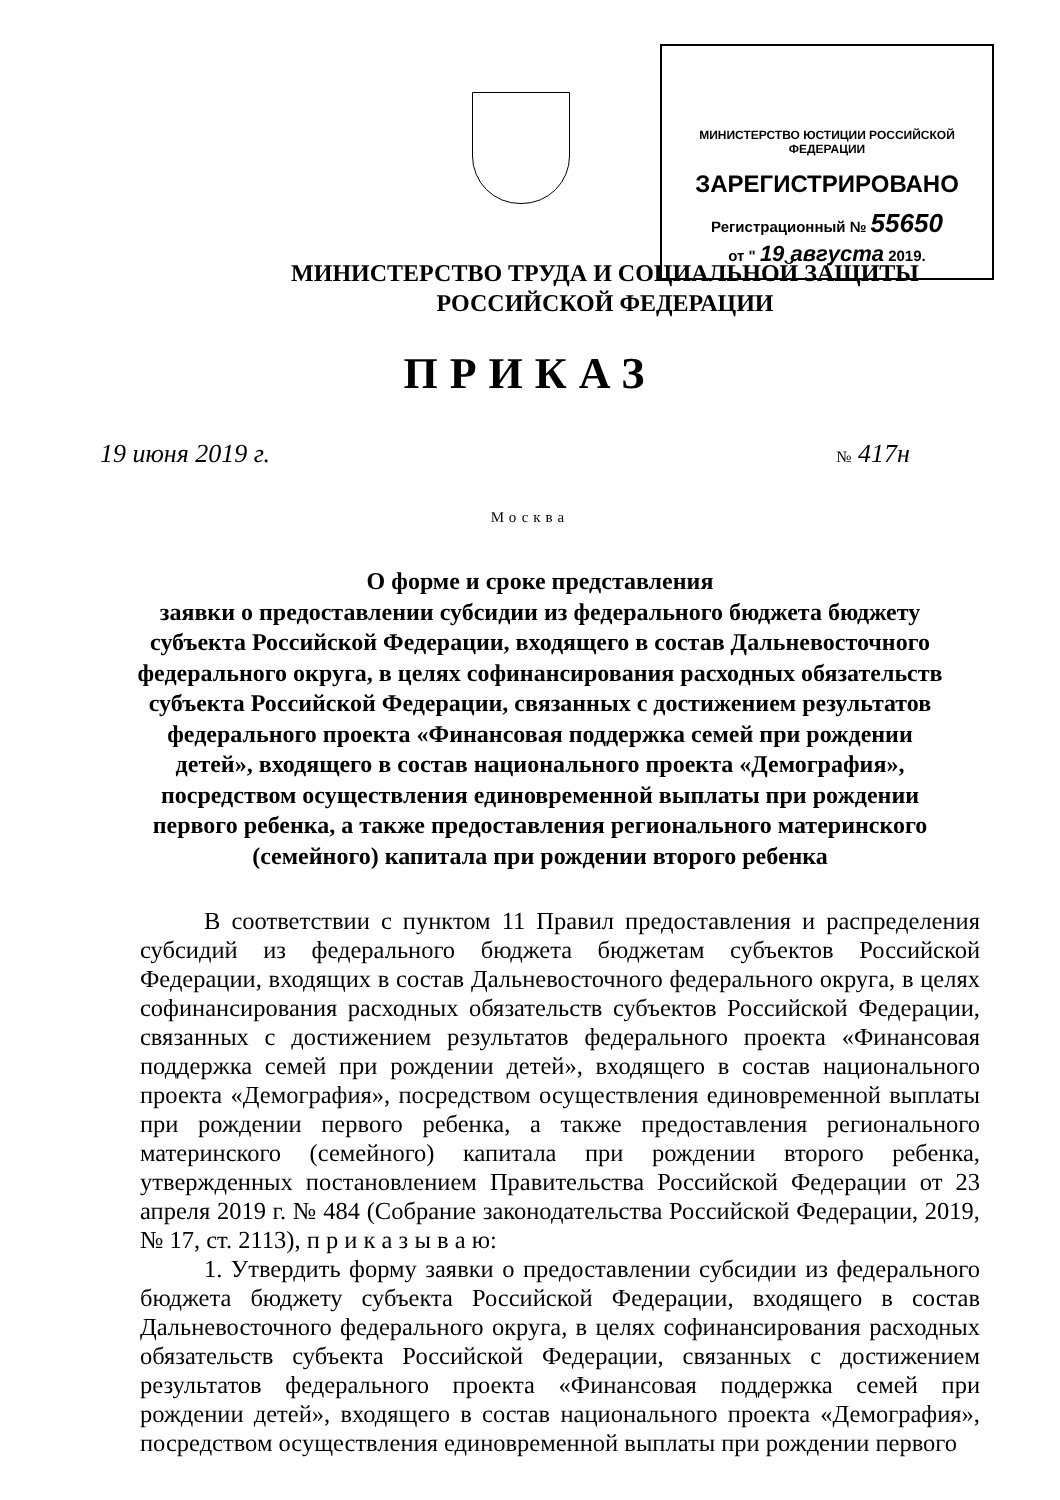МИНИСТЕРСТВО ЮСТИЦИИ РОССИЙСКОЙ ФЕДЕРАЦИИ
ЗАРЕГИСТРИРОВАНО
Регистрационный № 55650
от " 19 августа 2019.
МИНИСТЕРСТВО ТРУДА И СОЦИАЛЬНОЙ ЗАЩИТЫ
РОССИЙСКОЙ ФЕДЕРАЦИИ
ПРИКАЗ
19 июня 2019 г. № 417н
Москва
О форме и сроке представления
заявки о предоставлении субсидии из федерального бюджета бюджету субъекта Российской Федерации, входящего в состав Дальневосточного федерального округа, в целях софинансирования расходных обязательств субъекта Российской Федерации, связанных с достижением результатов федерального проекта «Финансовая поддержка семей при рождении детей», входящего в состав национального проекта «Демография», посредством осуществления единовременной выплаты при рождении первого ребенка, а также предоставления регионального материнского (семейного) капитала при рождении второго ребенка
В соответствии с пунктом 11 Правил предоставления и распределения субсидий из федерального бюджета бюджетам субъектов Российской Федерации, входящих в состав Дальневосточного федерального округа, в целях софинансирования расходных обязательств субъектов Российской Федерации, связанных с достижением результатов федерального проекта «Финансовая поддержка семей при рождении детей», входящего в состав национального проекта «Демография», посредством осуществления единовременной выплаты при рождении первого ребенка, а также предоставления регионального материнского (семейного) капитала при рождении второго ребенка, утвержденных постановлением Правительства Российской Федерации от 23 апреля 2019 г. № 484 (Собрание законодательства Российской Федерации, 2019, № 17, ст. 2113), п р и к а з ы в а ю:
1. Утвердить форму заявки о предоставлении субсидии из федерального бюджета бюджету субъекта Российской Федерации, входящего в состав Дальневосточного федерального округа, в целях софинансирования расходных обязательств субъекта Российской Федерации, связанных с достижением результатов федерального проекта «Финансовая поддержка семей при рождении детей», входящего в состав национального проекта «Демография», посредством осуществления единовременной выплаты при рождении первого